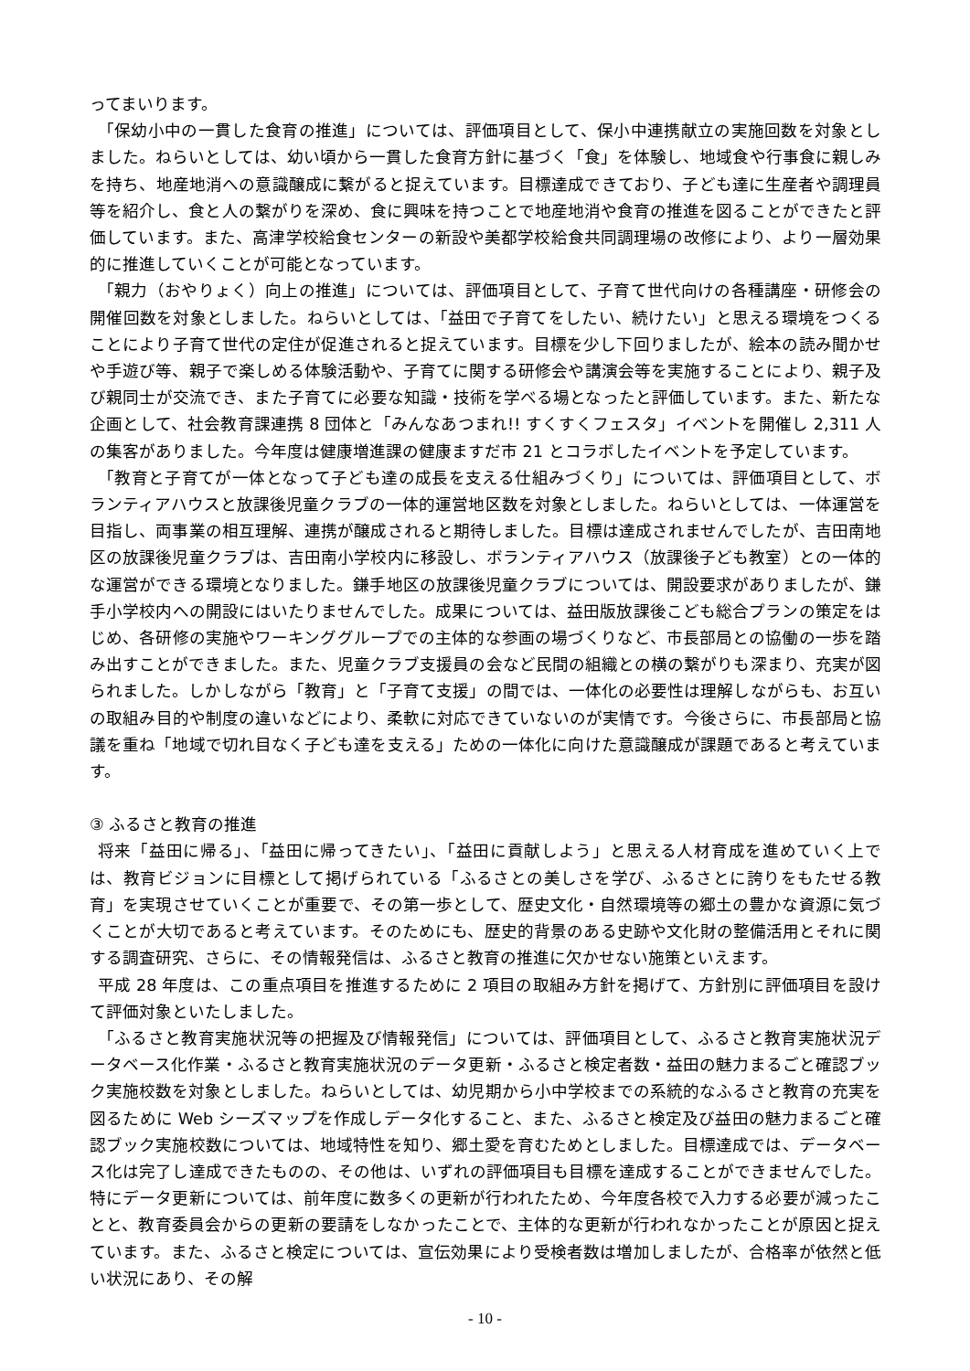ってまいります。
「保幼小中の一貫した食育の推進」については、評価項目として、保小中連携献立の実施回数を対象としました。ねらいとしては、幼い頃から一貫した食育方針に基づく「食」を体験し、地域食や行事食に親しみを持ち、地産地消への意識醸成に繋がると捉えています。目標達成できており、子ども達に生産者や調理員等を紹介し、食と人の繋がりを深め、食に興味を持つことで地産地消や食育の推進を図ることができたと評価しています。また、高津学校給食センターの新設や美都学校給食共同調理場の改修により、より一層効果的に推進していくことが可能となっています。
「親力（おやりょく）向上の推進」については、評価項目として、子育て世代向けの各種講座・研修会の開催回数を対象としました。ねらいとしては、「益田で子育てをしたい、続けたい」と思える環境をつくることにより子育て世代の定住が促進されると捉えています。目標を少し下回りましたが、絵本の読み聞かせや手遊び等、親子で楽しめる体験活動や、子育てに関する研修会や講演会等を実施することにより、親子及び親同士が交流でき、また子育てに必要な知識・技術を学べる場となったと評価しています。また、新たな企画として、社会教育課連携 8 団体と「みんなあつまれ!! すくすくフェスタ」イベントを開催し 2,311 人の集客がありました。今年度は健康増進課の健康ますだ市 21 とコラボしたイベントを予定しています。
「教育と子育てが一体となって子ども達の成長を支える仕組みづくり」については、評価項目として、ボランティアハウスと放課後児童クラブの一体的運営地区数を対象としました。ねらいとしては、一体運営を目指し、両事業の相互理解、連携が醸成されると期待しました。目標は達成されませんでしたが、吉田南地区の放課後児童クラブは、吉田南小学校内に移設し、ボランティアハウス（放課後子ども教室）との一体的な運営ができる環境となりました。鎌手地区の放課後児童クラブについては、開設要求がありましたが、鎌手小学校内への開設にはいたりませんでした。成果については、益田版放課後こども総合プランの策定をはじめ、各研修の実施やワーキンググループでの主体的な参画の場づくりなど、市長部局との協働の一歩を踏み出すことができました。また、児童クラブ支援員の会など民間の組織との横の繋がりも深まり、充実が図られました。しかしながら「教育」と「子育て支援」の間では、一体化の必要性は理解しながらも、お互いの取組み目的や制度の違いなどにより、柔軟に対応できていないのが実情です。今後さらに、市長部局と協議を重ね「地域で切れ目なく子ども達を支える」ための一体化に向けた意識醸成が課題であると考えています。
③ ふるさと教育の推進
将来「益田に帰る」、「益田に帰ってきたい」、「益田に貢献しよう」と思える人材育成を進めていく上では、教育ビジョンに目標として掲げられている「ふるさとの美しさを学び、ふるさとに誇りをもたせる教育」を実現させていくことが重要で、その第一歩として、歴史文化・自然環境等の郷土の豊かな資源に気づくことが大切であると考えています。そのためにも、歴史的背景のある史跡や文化財の整備活用とそれに関する調査研究、さらに、その情報発信は、ふるさと教育の推進に欠かせない施策といえます。
平成 28 年度は、この重点項目を推進するために 2 項目の取組み方針を掲げて、方針別に評価項目を設けて評価対象といたしました。
「ふるさと教育実施状況等の把握及び情報発信」については、評価項目として、ふるさと教育実施状況データベース化作業・ふるさと教育実施状況のデータ更新・ふるさと検定者数・益田の魅力まるごと確認ブック実施校数を対象としました。ねらいとしては、幼児期から小中学校までの系統的なふるさと教育の充実を図るために Web シーズマップを作成しデータ化すること、また、ふるさと検定及び益田の魅力まるごと確認ブック実施校数については、地域特性を知り、郷土愛を育むためとしました。目標達成では、データベース化は完了し達成できたものの、その他は、いずれの評価項目も目標を達成することができませんでした。特にデータ更新については、前年度に数多くの更新が行われたため、今年度各校で入力する必要が減ったことと、教育委員会からの更新の要請をしなかったことで、主体的な更新が行われなかったことが原因と捉えています。また、ふるさと検定については、宣伝効果により受検者数は増加しましたが、合格率が依然と低い状況にあり、その解
- 10 -